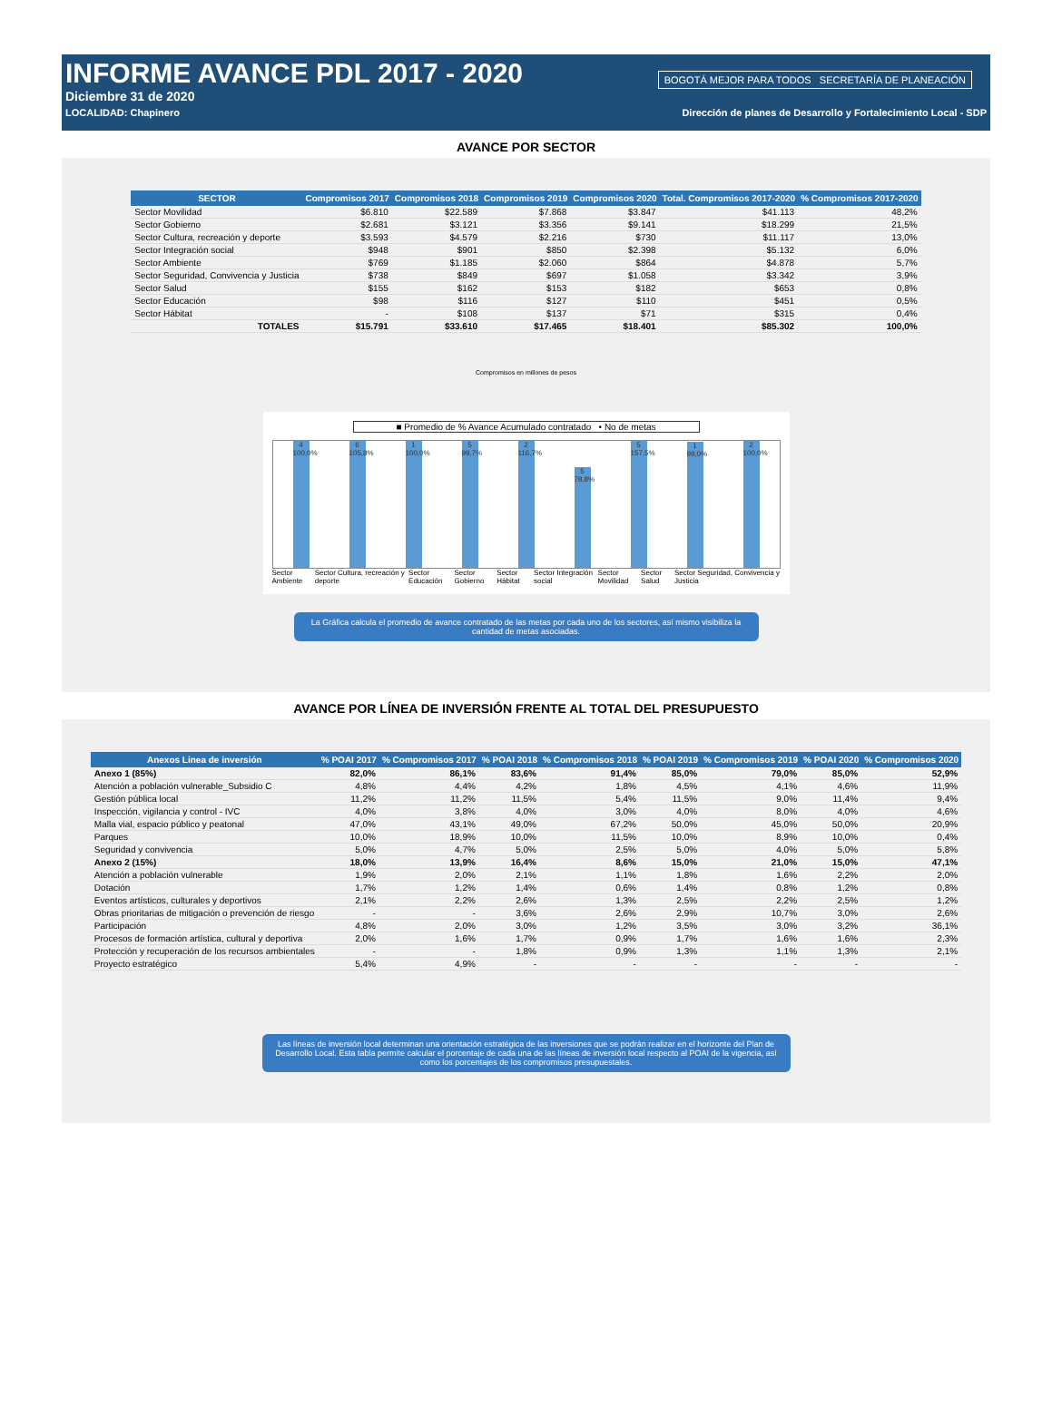INFORME AVANCE PDL 2017 - 2020
Diciembre 31 de 2020
LOCALIDAD: Chapinero Dirección de planes de Desarrollo y Fortalecimiento Local - SDP
BOGOTÁ MEJOR PARA TODOS SECRETARÍA DE PLANEACIÓN
AVANCE POR SECTOR
| SECTOR | Compromisos 2017 | Compromisos 2018 | Compromisos 2019 | Compromisos 2020 | Total. Compromisos 2017-2020 | % Compromisos 2017-2020 |
| --- | --- | --- | --- | --- | --- | --- |
| Sector Movilidad | $6.810 | $22.589 | $7.868 | $3.847 | $41.113 | 48,2% |
| Sector Gobierno | $2.681 | $3.121 | $3.356 | $9.141 | $18.299 | 21,5% |
| Sector Cultura, recreación y deporte | $3.593 | $4.579 | $2.216 | $730 | $11.117 | 13,0% |
| Sector Integración social | $948 | $901 | $850 | $2.398 | $5.132 | 6,0% |
| Sector Ambiente | $769 | $1.185 | $2.060 | $864 | $4.878 | 5,7% |
| Sector Seguridad, Convivencia y Justicia | $738 | $849 | $697 | $1.058 | $3.342 | 3,9% |
| Sector Salud | $155 | $162 | $153 | $182 | $653 | 0,8% |
| Sector Educación | $98 | $116 | $127 | $110 | $451 | 0,5% |
| Sector Hábitat | - | $108 | $137 | $71 | $315 | 0,4% |
| TOTALES | $15.791 | $33.610 | $17.465 | $18.401 | $85.302 | 100,0% |
Compromisos en millones de pesos
■ Promedio de % Avance Acumulado contratado • No de metas
4 100,0%
6 105,8%
1 100,0%
5 99,7%
2 116,7%
5 78,8%
5 157,5%
1 99,0%
2 100,0%
Sector Ambiente Sector Cultura, recreación y deporte Sector Educación Sector Gobierno Sector Hábitat Sector Integración social Sector Movilidad Sector Salud Sector Seguridad, Convivencia y Justicia
La Gráfica calcula el promedio de avance contratado de las metas por cada uno de los sectores, así mismo visibiliza la cantidad de metas asociadas.
AVANCE POR LÍNEA DE INVERSIÓN FRENTE AL TOTAL DEL PRESUPUESTO
| Anexos Linea de inversión | % POAI 2017 | % Compromisos 2017 | % POAI 2018 | % Compromisos 2018 | % POAI 2019 | % Compromisos 2019 | % POAI 2020 | % Compromisos 2020 |
| --- | --- | --- | --- | --- | --- | --- | --- | --- |
| Anexo 1 (85%) | 82,0% | 86,1% | 83,6% | 91,4% | 85,0% | 79,0% | 85,0% | 52,9% |
| Atención a población vulnerable_Subsidio C | 4,8% | 4,4% | 4,2% | 1,8% | 4,5% | 4,1% | 4,6% | 11,9% |
| Gestión pública local | 11,2% | 11,2% | 11,5% | 5,4% | 11,5% | 9,0% | 11,4% | 9,4% |
| Inspección, vigilancia y control - IVC | 4,0% | 3,8% | 4,0% | 3,0% | 4,0% | 8,0% | 4,0% | 4,6% |
| Malla vial, espacio público y peatonal | 47,0% | 43,1% | 49,0% | 67,2% | 50,0% | 45,0% | 50,0% | 20,9% |
| Parques | 10,0% | 18,9% | 10,0% | 11,5% | 10,0% | 8,9% | 10,0% | 0,4% |
| Seguridad y convivencia | 5,0% | 4,7% | 5,0% | 2,5% | 5,0% | 4,0% | 5,0% | 5,8% |
| Anexo 2 (15%) | 18,0% | 13,9% | 16,4% | 8,6% | 15,0% | 21,0% | 15,0% | 47,1% |
| Atención a población vulnerable | 1,9% | 2,0% | 2,1% | 1,1% | 1,8% | 1,6% | 2,2% | 2,0% |
| Dotación | 1,7% | 1,2% | 1,4% | 0,6% | 1,4% | 0,8% | 1,2% | 0,8% |
| Eventos artísticos, culturales y deportivos | 2,1% | 2,2% | 2,6% | 1,3% | 2,5% | 2,2% | 2,5% | 1,2% |
| Obras prioritarias de mitigación o prevención de riesgo | - | - | 3,6% | 2,6% | 2,9% | 10,7% | 3,0% | 2,6% |
| Participación | 4,8% | 2,0% | 3,0% | 1,2% | 3,5% | 3,0% | 3,2% | 36,1% |
| Procesos de formación artística, cultural y deportiva | 2,0% | 1,6% | 1,7% | 0,9% | 1,7% | 1,6% | 1,6% | 2,3% |
| Protección y recuperación de los recursos ambientales | - | - | 1,8% | 0,9% | 1,3% | 1,1% | 1,3% | 2,1% |
| Proyecto estratégico | 5,4% | 4,9% | - | - | - | - | - | - |
Las líneas de inversión local determinan una orientación estratégica de las inversiones que se podrán realizar en el horizonte del Plan de Desarrollo Local. Esta tabla permite calcular el porcentaje de cada una de las líneas de inversión local respecto al POAI de la vigencia, así como los porcentajes de los compromisos presupuestales.